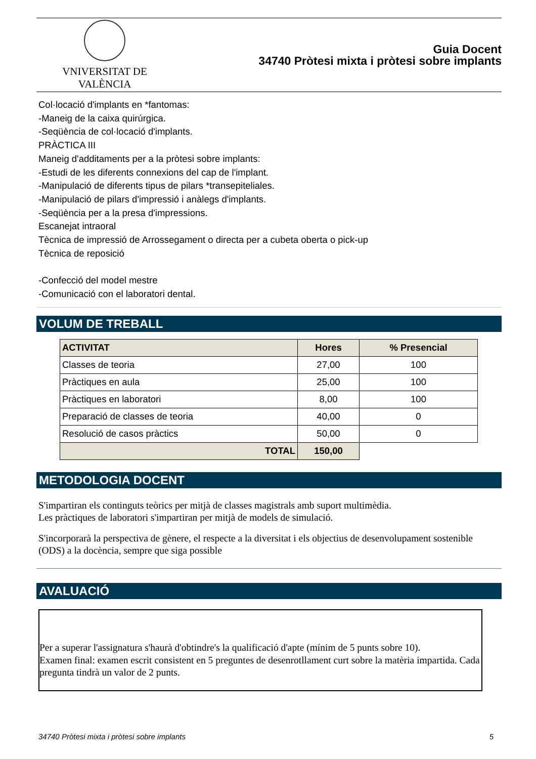VNIVERSITAT DE VALÈNCIA
Guia Docent
34740 Pròtesi mixta i pròtesi sobre implants
Col·locació d'implants en *fantomas:
-Maneig de la caixa quirúrgica.
-Seqüència de col·locació d'implants.
PRÀCTICA III
Maneig d'additaments per a la pròtesi sobre implants:
-Estudi de les diferents connexions del cap de l'implant.
-Manipulació de diferents tipus de pilars *transepiteliales.
-Manipulació de pilars d'impressió i anàlegs d'implants.
-Seqüència per a la presa d'impressions.
Escanejat intraoral
Tècnica de impressió de Arrossegament o directa per a cubeta oberta o pick-up
Tècnica de reposició
-Confecció del model mestre
-Comunicació con el laboratori dental.
VOLUM DE TREBALL
| ACTIVITAT | Hores | % Presencial |
| --- | --- | --- |
| Classes de teoria | 27,00 | 100 |
| Pràctiques en aula | 25,00 | 100 |
| Pràctiques en laboratori | 8,00 | 100 |
| Preparació de classes de teoria | 40,00 | 0 |
| Resolució de casos pràctics | 50,00 | 0 |
| TOTAL | 150,00 | |
METODOLOGIA DOCENT
S'impartiran els continguts teòrics per mitjà de classes magistrals amb suport multimèdia.
Les pràctiques de laboratori s'impartiran per mitjà de models de simulació.
S'incorporarà la perspectiva de gènere, el respecte a la diversitat i els objectius de desenvolupament sostenible (ODS) a la docència, sempre que siga possible
AVALUACIÓ
Per a superar l'assignatura s'haurà d'obtindre's la qualificació d'apte (mínim de 5 punts sobre 10).
Examen final: examen escrit consistent en 5 preguntes de desenrotllament curt sobre la matèria impartida. Cada pregunta tindrà un valor de 2 punts.
34740 Pròtesi mixta i pròtesi sobre implants 5